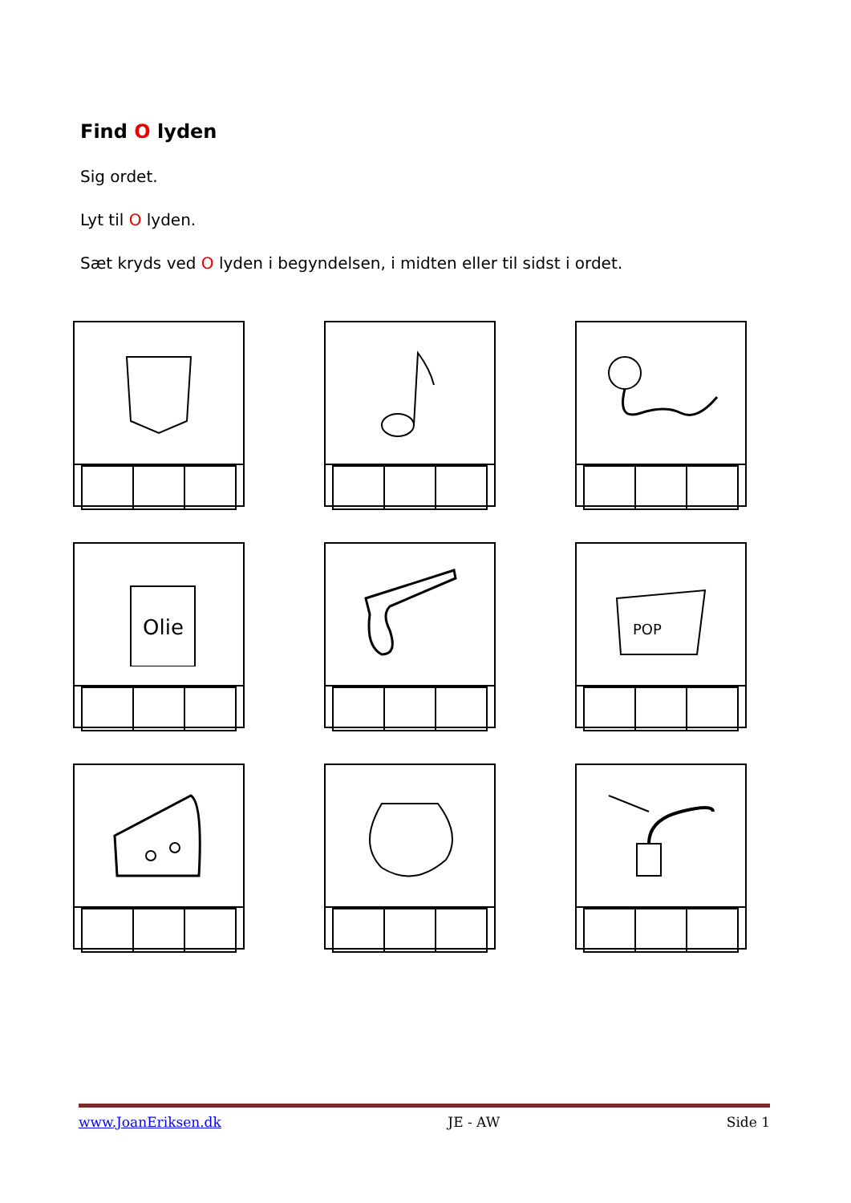Find O lyden
Sig ordet.
Lyt til O lyden.
Sæt kryds ved O lyden i begyndelsen, i midten eller til sidst i ordet.
Olie
POP
www.JoanEriksen.dk JE - AW Side 1